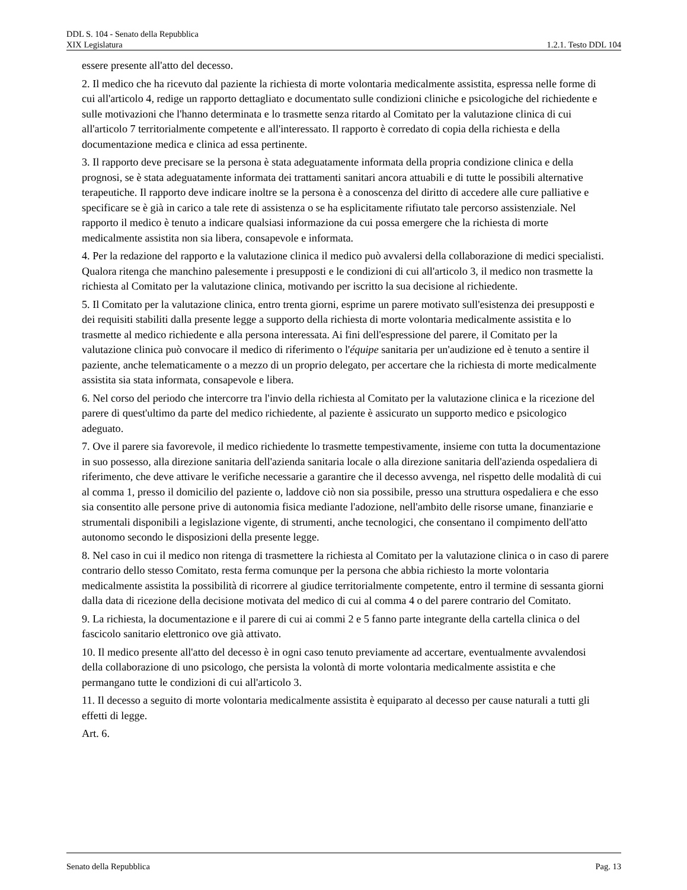DDL S. 104 - Senato della Repubblica
XIX Legislatura 1.2.1. Testo DDL 104
essere presente all'atto del decesso.
2. Il medico che ha ricevuto dal paziente la richiesta di morte volontaria medicalmente assistita, espressa nelle forme di cui all'articolo 4, redige un rapporto dettagliato e documentato sulle condizioni cliniche e psicologiche del richiedente e sulle motivazioni che l'hanno determinata e lo trasmette senza ritardo al Comitato per la valutazione clinica di cui all'articolo 7 territorialmente competente e all'interessato. Il rapporto è corredato di copia della richiesta e della documentazione medica e clinica ad essa pertinente.
3. Il rapporto deve precisare se la persona è stata adeguatamente informata della propria condizione clinica e della prognosi, se è stata adeguatamente informata dei trattamenti sanitari ancora attuabili e di tutte le possibili alternative terapeutiche. Il rapporto deve indicare inoltre se la persona è a conoscenza del diritto di accedere alle cure palliative e specificare se è già in carico a tale rete di assistenza o se ha esplicitamente rifiutato tale percorso assistenziale. Nel rapporto il medico è tenuto a indicare qualsiasi informazione da cui possa emergere che la richiesta di morte medicalmente assistita non sia libera, consapevole e informata.
4. Per la redazione del rapporto e la valutazione clinica il medico può avvalersi della collaborazione di medici specialisti. Qualora ritenga che manchino palesemente i presupposti e le condizioni di cui all'articolo 3, il medico non trasmette la richiesta al Comitato per la valutazione clinica, motivando per iscritto la sua decisione al richiedente.
5. Il Comitato per la valutazione clinica, entro trenta giorni, esprime un parere motivato sull'esistenza dei presupposti e dei requisiti stabiliti dalla presente legge a supporto della richiesta di morte volontaria medicalmente assistita e lo trasmette al medico richiedente e alla persona interessata. Ai fini dell'espressione del parere, il Comitato per la valutazione clinica può convocare il medico di riferimento o l'équipe sanitaria per un'audizione ed è tenuto a sentire il paziente, anche telematicamente o a mezzo di un proprio delegato, per accertare che la richiesta di morte medicalmente assistita sia stata informata, consapevole e libera.
6. Nel corso del periodo che intercorre tra l'invio della richiesta al Comitato per la valutazione clinica e la ricezione del parere di quest'ultimo da parte del medico richiedente, al paziente è assicurato un supporto medico e psicologico adeguato.
7. Ove il parere sia favorevole, il medico richiedente lo trasmette tempestivamente, insieme con tutta la documentazione in suo possesso, alla direzione sanitaria dell'azienda sanitaria locale o alla direzione sanitaria dell'azienda ospedaliera di riferimento, che deve attivare le verifiche necessarie a garantire che il decesso avvenga, nel rispetto delle modalità di cui al comma 1, presso il domicilio del paziente o, laddove ciò non sia possibile, presso una struttura ospedaliera e che esso sia consentito alle persone prive di autonomia fisica mediante l'adozione, nell'ambito delle risorse umane, finanziarie e strumentali disponibili a legislazione vigente, di strumenti, anche tecnologici, che consentano il compimento dell'atto autonomo secondo le disposizioni della presente legge.
8. Nel caso in cui il medico non ritenga di trasmettere la richiesta al Comitato per la valutazione clinica o in caso di parere contrario dello stesso Comitato, resta ferma comunque per la persona che abbia richiesto la morte volontaria medicalmente assistita la possibilità di ricorrere al giudice territorialmente competente, entro il termine di sessanta giorni dalla data di ricezione della decisione motivata del medico di cui al comma 4 o del parere contrario del Comitato.
9. La richiesta, la documentazione e il parere di cui ai commi 2 e 5 fanno parte integrante della cartella clinica o del fascicolo sanitario elettronico ove già attivato.
10. Il medico presente all'atto del decesso è in ogni caso tenuto previamente ad accertare, eventualmente avvalendosi della collaborazione di uno psicologo, che persista la volontà di morte volontaria medicalmente assistita e che permangano tutte le condizioni di cui all'articolo 3.
11. Il decesso a seguito di morte volontaria medicalmente assistita è equiparato al decesso per cause naturali a tutti gli effetti di legge.
Art. 6.
Senato della Repubblica Pag. 13